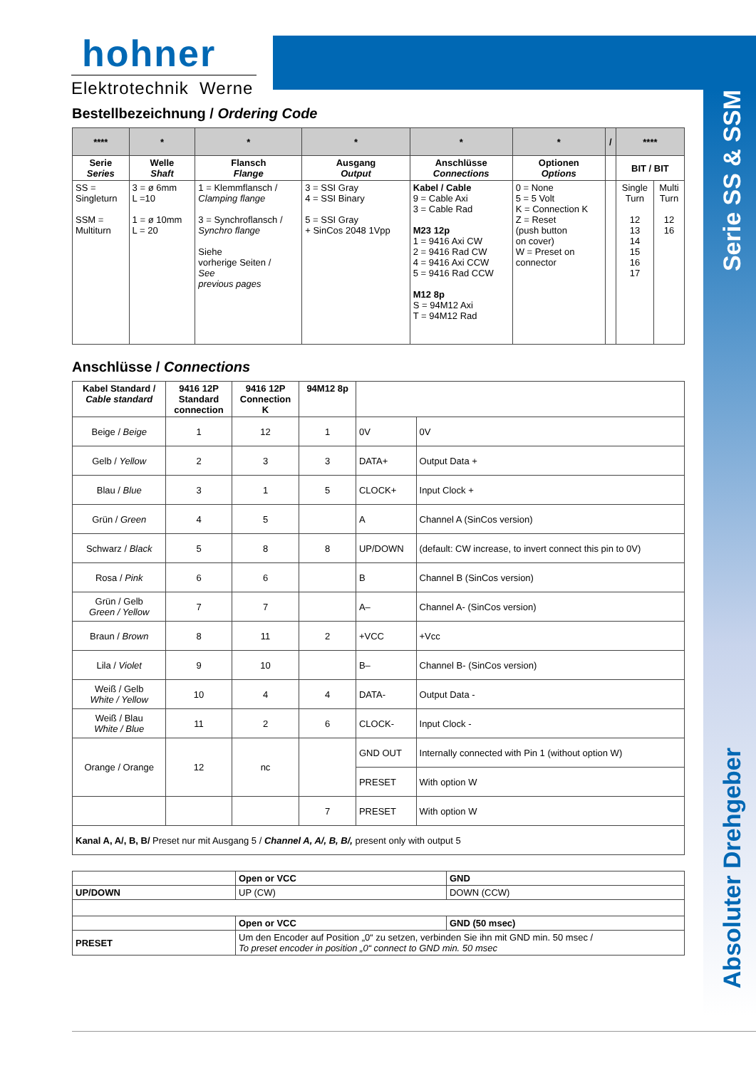hohner
Elektrotechnik Werne
Serie SS & SSM
Absoluter Drehgeber
Bestellbezeichnung / Ordering Code
| **** | * | * | * | * | * | / | **** | |
| --- | --- | --- | --- | --- | --- | --- | --- | --- |
| Serie Series | Welle Shaft | Flansch Flange | Ausgang Output | Anschlüsse Connections | Optionen Options | | BIT / BIT | |
| SS = Singleturn SSM = Multiturn | 3 = ø 6mm L =10 1 = ø 10mm L = 20 | 1 = Klemmflansch / Clamping flange 3 = Synchroflansch / Synchro flange Siehe vorherige Seiten / See previous pages | 3 = SSI Gray 4 = SSI Binary 5 = SSI Gray + SinCos 2048 1Vpp | Kabel / Cable 9 = Cable Axi 3 = Cable Rad M23 12p 1 = 9416 Axi CW 2 = 9416 Rad CW 4 = 9416 Axi CCW 5 = 9416 Rad CCW M12 8p S = 94M12 Axi T = 94M12 Rad | 0 = None 5 = 5 Volt K = Connection K Z = Reset (push button on cover) W = Preset on connector | | Single Turn 12 13 14 15 16 17 | Multi Turn 12 16 |
Anschlüsse / Connections
| Kabel Standard / Cable standard | 9416 12P Standard connection | 9416 12P Connection K | 94M12 8p | | |
| --- | --- | --- | --- | --- | --- |
| Beige / Beige | 1 | 12 | 1 | 0V | 0V |
| Gelb / Yellow | 2 | 3 | 3 | DATA+ | Output Data + |
| Blau / Blue | 3 | 1 | 5 | CLOCK+ | Input Clock + |
| Grün / Green | 4 | 5 | | A | Channel A (SinCos version) |
| Schwarz / Black | 5 | 8 | 8 | UP/DOWN | (default: CW increase, to invert connect this pin to 0V) |
| Rosa / Pink | 6 | 6 | | B | Channel B (SinCos version) |
| Grün / Gelb Green / Yellow | 7 | 7 | | A– | Channel A- (SinCos version) |
| Braun / Brown | 8 | 11 | 2 | +VCC | +Vcc |
| Lila / Violet | 9 | 10 | | B– | Channel B- (SinCos version) |
| Weiß / Gelb White / Yellow | 10 | 4 | 4 | DATA- | Output Data - |
| Weiß / Blau White / Blue | 11 | 2 | 6 | CLOCK- | Input Clock - |
| Orange / Orange | 12 | nc | | GND OUT | Internally connected with Pin 1 (without option W) |
| | | | | PRESET | With option W |
| | | | 7 | PRESET | With option W |
| Kanal A, A/, B, B/ Preset nur mit Ausgang 5 / Channel A, A/, B, B/, present only with output 5 | | | | | |
| | Open or VCC | GND |
| UP/DOWN | UP (CW) | DOWN (CCW) |
| | Open or VCC | GND (50 msec) |
| PRESET | Um den Encoder auf Position „0“ zu setzen, verbinden Sie ihn mit GND min. 50 msec / To preset encoder in position „0“ connect to GND min. 50 msec | |